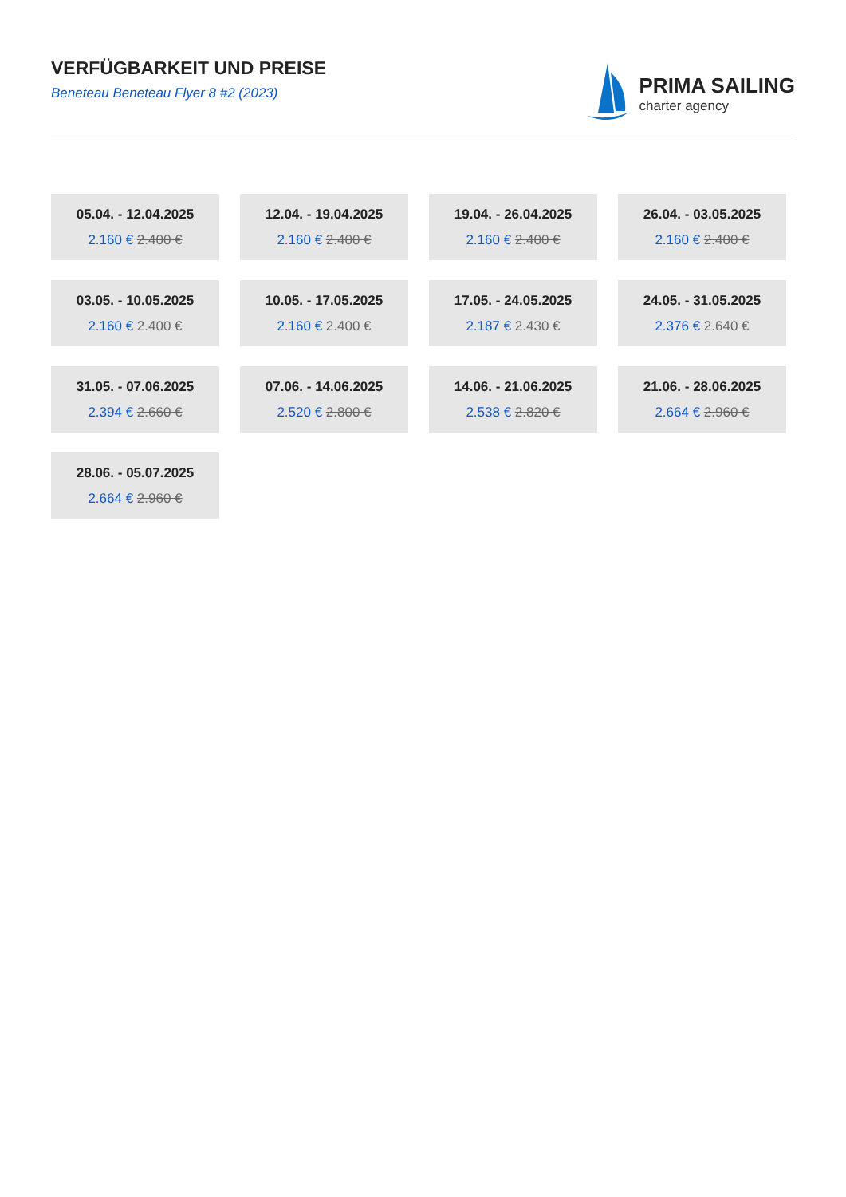VERFÜGBARKEIT UND PREISE
Beneteau Beneteau Flyer 8 #2 (2023)
PRIMA SAILING
charter agency
05.04. - 12.04.2025
2.160 € 2.400 €
12.04. - 19.04.2025
2.160 € 2.400 €
19.04. - 26.04.2025
2.160 € 2.400 €
26.04. - 03.05.2025
2.160 € 2.400 €
03.05. - 10.05.2025
2.160 € 2.400 €
10.05. - 17.05.2025
2.160 € 2.400 €
17.05. - 24.05.2025
2.187 € 2.430 €
24.05. - 31.05.2025
2.376 € 2.640 €
31.05. - 07.06.2025
2.394 € 2.660 €
07.06. - 14.06.2025
2.520 € 2.800 €
14.06. - 21.06.2025
2.538 € 2.820 €
21.06. - 28.06.2025
2.664 € 2.960 €
28.06. - 05.07.2025
2.664 € 2.960 €